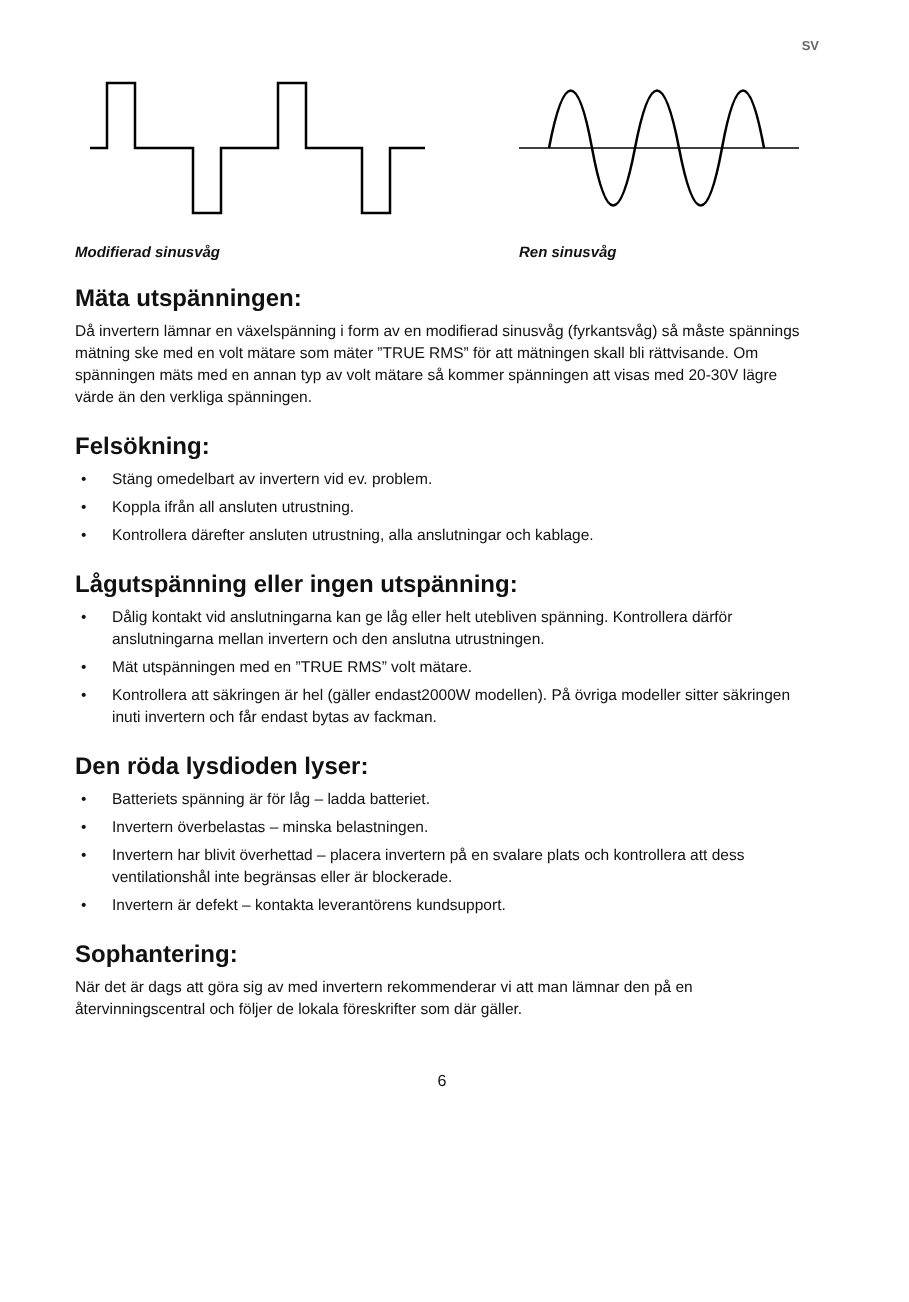SV
Modifierad sinusvåg Ren sinusvåg
Mäta utspänningen:
Då invertern lämnar en växelspänning i form av en modifierad sinusvåg (fyrkantsvåg) så måste spännings mätning ske med en volt mätare som mäter ”TRUE RMS” för att mätningen skall bli rättvisande. Om spänningen mäts med en annan typ av volt mätare så kommer spänningen att visas med 20-30V lägre värde än den verkliga spänningen.
Felsökning:
• Stäng omedelbart av invertern vid ev. problem.
• Koppla ifrån all ansluten utrustning.
• Kontrollera därefter ansluten utrustning, alla anslutningar och kablage.
Lågutspänning eller ingen utspänning:
• Dålig kontakt vid anslutningarna kan ge låg eller helt utebliven spänning. Kontrollera därför anslutningarna mellan invertern och den anslutna utrustningen.
• Mät utspänningen med en ”TRUE RMS” volt mätare.
• Kontrollera att säkringen är hel (gäller endast2000W modellen). På övriga modeller sitter säkringen inuti invertern och får endast bytas av fackman.
Den röda lysdioden lyser:
• Batteriets spänning är för låg – ladda batteriet.
• Invertern överbelastas – minska belastningen.
• Invertern har blivit överhettad – placera invertern på en svalare plats och kontrollera att dess ventilationshål inte begränsas eller är blockerade.
• Invertern är defekt – kontakta leverantörens kundsupport.
Sophantering:
När det är dags att göra sig av med invertern rekommenderar vi att man lämnar den på en återvinningscentral och följer de lokala föreskrifter som där gäller.
6